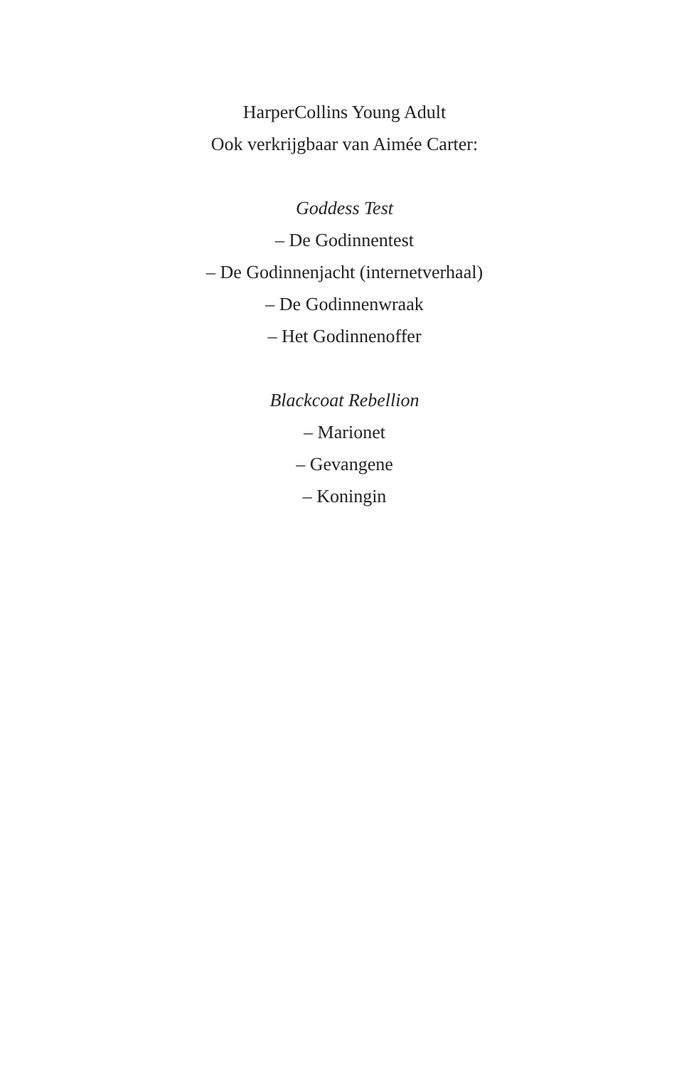HarperCollins Young Adult
Ook verkrijgbaar van Aimée Carter:
Goddess Test
– De Godinnentest
– De Godinnenjacht (internetverhaal)
– De Godinnenwraak
– Het Godinnenoffer
Blackcoat Rebellion
– Marionet
– Gevangene
– Koningin